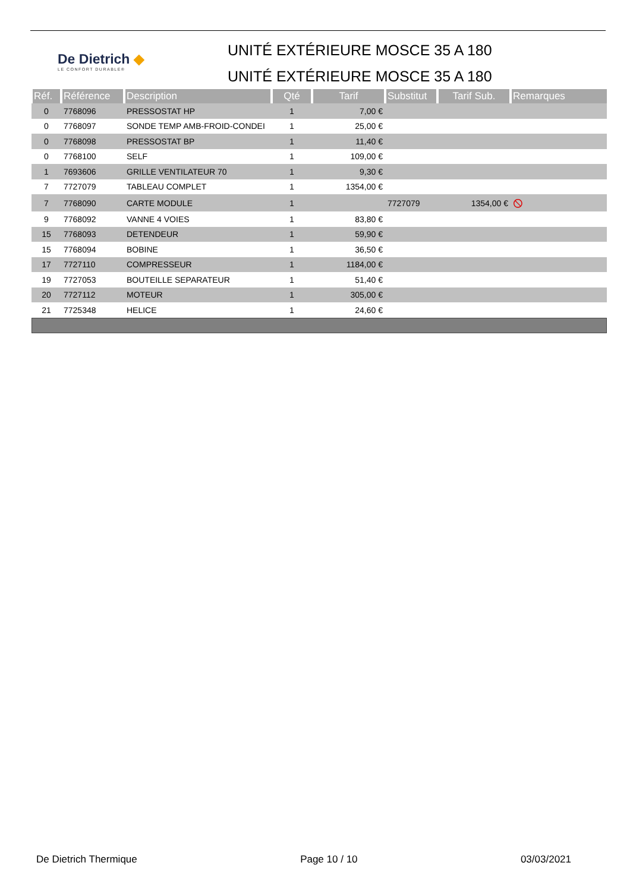De Dietrich ◆
LE CONFORT DURABLE®
UNITÉ EXTÉRIEURE MOSCE 35 A 180
UNITÉ EXTÉRIEURE MOSCE 35 A 180
| Réf. | Référence | Description | Qté | Tarif | Substitut | Tarif Sub. | Remarques |
| --- | --- | --- | --- | --- | --- | --- | --- |
| 0 | 7768096 | PRESSOSTAT HP | 1 | 7,00 € | | | |
| 0 | 7768097 | SONDE TEMP AMB-FROID-CONDEI | 1 | 25,00 € | | | |
| 0 | 7768098 | PRESSOSTAT BP | 1 | 11,40 € | | | |
| 0 | 7768100 | SELF | 1 | 109,00 € | | | |
| 1 | 7693606 | GRILLE VENTILATEUR 70 | 1 | 9,30 € | | | |
| 7 | 7727079 | TABLEAU COMPLET | 1 | 1354,00 € | | | |
| 7 | 7768090 | CARTE MODULE | 1 | | 7727079 | 1354,00 € | ⦸ |
| 9 | 7768092 | VANNE 4 VOIES | 1 | 83,80 € | | | |
| 15 | 7768093 | DETENDEUR | 1 | 59,90 € | | | |
| 15 | 7768094 | BOBINE | 1 | 36,50 € | | | |
| 17 | 7727110 | COMPRESSEUR | 1 | 1184,00 € | | | |
| 19 | 7727053 | BOUTEILLE SEPARATEUR | 1 | 51,40 € | | | |
| 20 | 7727112 | MOTEUR | 1 | 305,00 € | | | |
| 21 | 7725348 | HELICE | 1 | 24,60 € | | | |
De Dietrich Thermique Page 10 / 10 03/03/2021